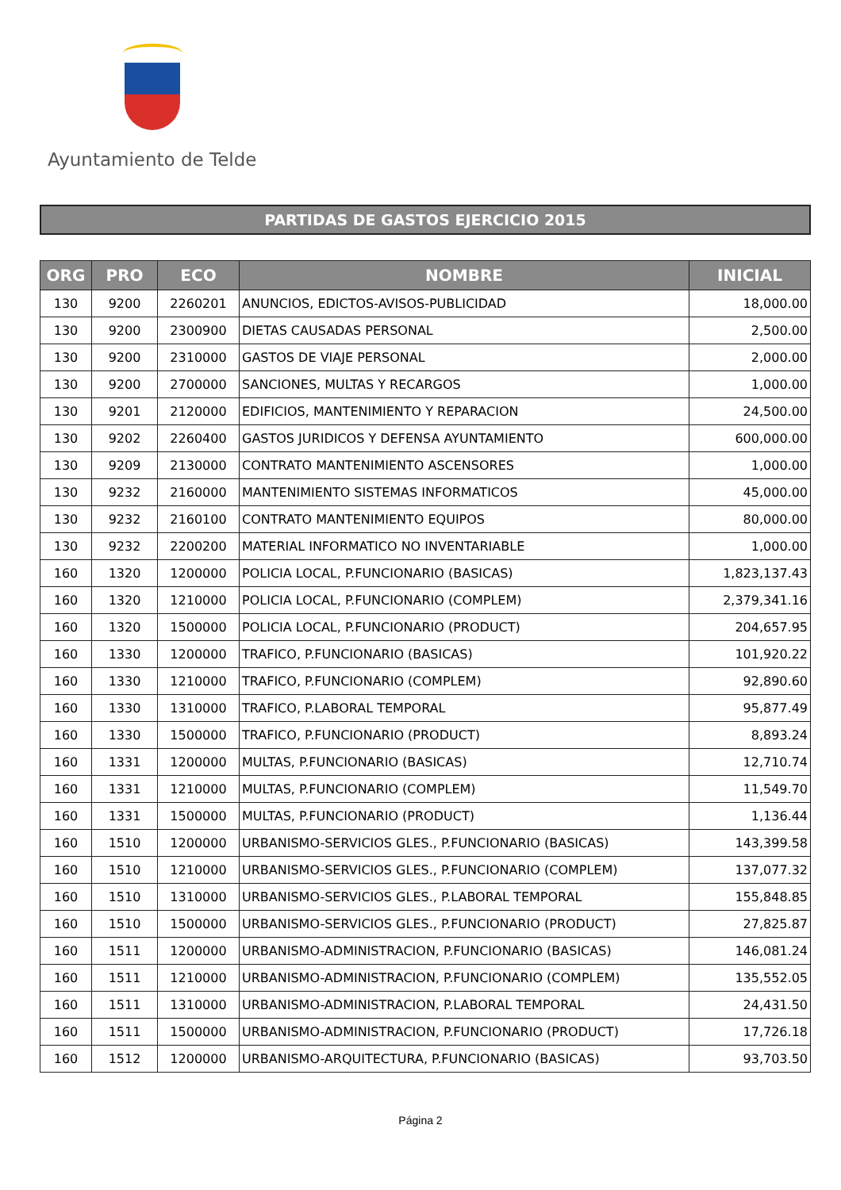Ayuntamiento de Telde
PARTIDAS DE GASTOS EJERCICIO 2015
| ORG | PRO | ECO | NOMBRE | INICIAL |
| --- | --- | --- | --- | --- |
| 130 | 9200 | 2260201 | ANUNCIOS, EDICTOS-AVISOS-PUBLICIDAD | 18,000.00 |
| 130 | 9200 | 2300900 | DIETAS CAUSADAS PERSONAL | 2,500.00 |
| 130 | 9200 | 2310000 | GASTOS DE VIAJE PERSONAL | 2,000.00 |
| 130 | 9200 | 2700000 | SANCIONES, MULTAS Y RECARGOS | 1,000.00 |
| 130 | 9201 | 2120000 | EDIFICIOS, MANTENIMIENTO Y REPARACION | 24,500.00 |
| 130 | 9202 | 2260400 | GASTOS JURIDICOS Y DEFENSA AYUNTAMIENTO | 600,000.00 |
| 130 | 9209 | 2130000 | CONTRATO MANTENIMIENTO ASCENSORES | 1,000.00 |
| 130 | 9232 | 2160000 | MANTENIMIENTO SISTEMAS INFORMATICOS | 45,000.00 |
| 130 | 9232 | 2160100 | CONTRATO MANTENIMIENTO EQUIPOS | 80,000.00 |
| 130 | 9232 | 2200200 | MATERIAL INFORMATICO NO INVENTARIABLE | 1,000.00 |
| 160 | 1320 | 1200000 | POLICIA LOCAL, P.FUNCIONARIO (BASICAS) | 1,823,137.43 |
| 160 | 1320 | 1210000 | POLICIA LOCAL, P.FUNCIONARIO (COMPLEM) | 2,379,341.16 |
| 160 | 1320 | 1500000 | POLICIA LOCAL, P.FUNCIONARIO (PRODUCT) | 204,657.95 |
| 160 | 1330 | 1200000 | TRAFICO, P.FUNCIONARIO (BASICAS) | 101,920.22 |
| 160 | 1330 | 1210000 | TRAFICO, P.FUNCIONARIO (COMPLEM) | 92,890.60 |
| 160 | 1330 | 1310000 | TRAFICO, P.LABORAL TEMPORAL | 95,877.49 |
| 160 | 1330 | 1500000 | TRAFICO, P.FUNCIONARIO (PRODUCT) | 8,893.24 |
| 160 | 1331 | 1200000 | MULTAS, P.FUNCIONARIO (BASICAS) | 12,710.74 |
| 160 | 1331 | 1210000 | MULTAS, P.FUNCIONARIO (COMPLEM) | 11,549.70 |
| 160 | 1331 | 1500000 | MULTAS, P.FUNCIONARIO (PRODUCT) | 1,136.44 |
| 160 | 1510 | 1200000 | URBANISMO-SERVICIOS GLES., P.FUNCIONARIO (BASICAS) | 143,399.58 |
| 160 | 1510 | 1210000 | URBANISMO-SERVICIOS GLES., P.FUNCIONARIO (COMPLEM) | 137,077.32 |
| 160 | 1510 | 1310000 | URBANISMO-SERVICIOS GLES., P.LABORAL TEMPORAL | 155,848.85 |
| 160 | 1510 | 1500000 | URBANISMO-SERVICIOS GLES., P.FUNCIONARIO (PRODUCT) | 27,825.87 |
| 160 | 1511 | 1200000 | URBANISMO-ADMINISTRACION, P.FUNCIONARIO (BASICAS) | 146,081.24 |
| 160 | 1511 | 1210000 | URBANISMO-ADMINISTRACION, P.FUNCIONARIO (COMPLEM) | 135,552.05 |
| 160 | 1511 | 1310000 | URBANISMO-ADMINISTRACION, P.LABORAL TEMPORAL | 24,431.50 |
| 160 | 1511 | 1500000 | URBANISMO-ADMINISTRACION, P.FUNCIONARIO (PRODUCT) | 17,726.18 |
| 160 | 1512 | 1200000 | URBANISMO-ARQUITECTURA, P.FUNCIONARIO (BASICAS) | 93,703.50 |
Página 2